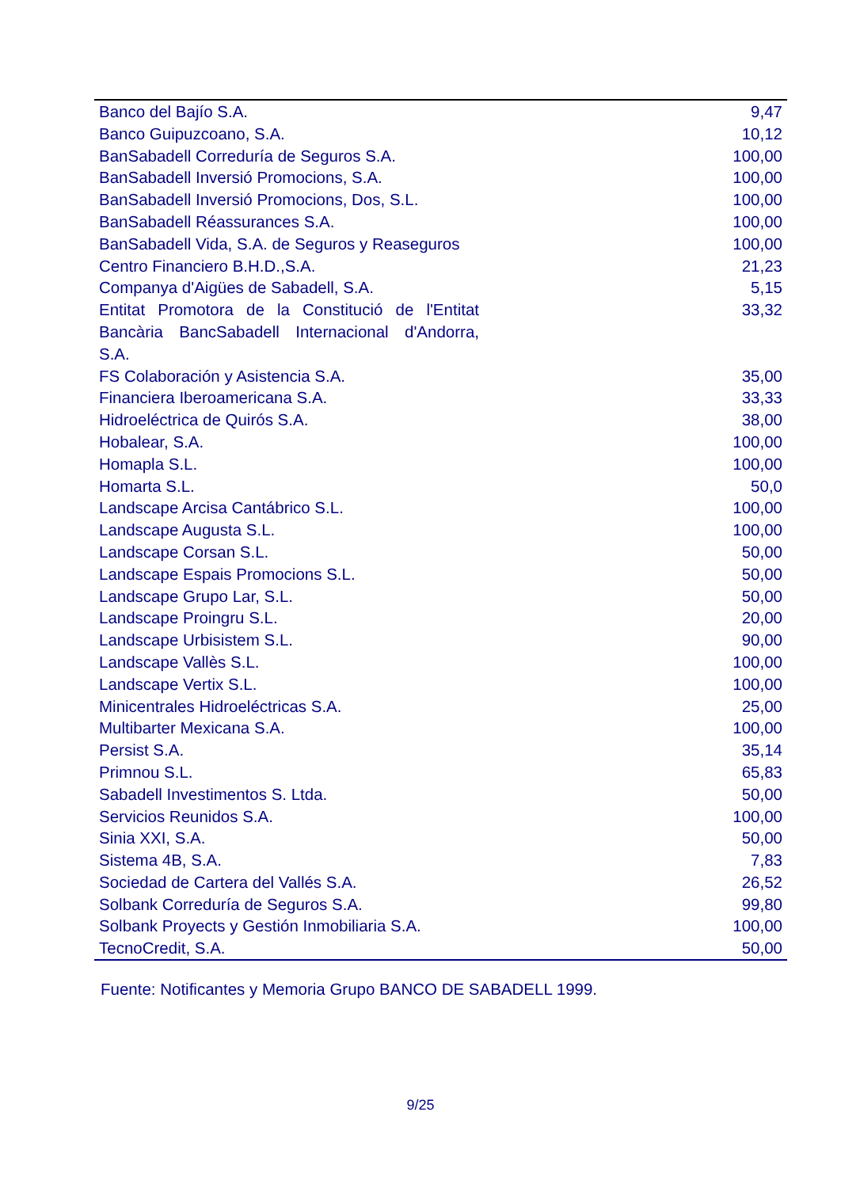| Banco del Bajío S.A. | 9,47 |
| Banco Guipuzcoano, S.A. | 10,12 |
| BanSabadell Correduría de Seguros S.A. | 100,00 |
| BanSabadell Inversió Promocions, S.A. | 100,00 |
| BanSabadell Inversió Promocions, Dos, S.L. | 100,00 |
| BanSabadell Réassurances S.A. | 100,00 |
| BanSabadell Vida, S.A. de Seguros y Reaseguros | 100,00 |
| Centro Financiero B.H.D.,S.A. | 21,23 |
| Companya d'Aigües de Sabadell, S.A. | 5,15 |
| Entitat Promotora de la Constitució de l'Entitat Bancària BancSabadell Internacional d'Andorra, S.A. | 33,32 |
| FS Colaboración y Asistencia S.A. | 35,00 |
| Financiera Iberoamericana S.A. | 33,33 |
| Hidroeléctrica de Quirós S.A. | 38,00 |
| Hobalear, S.A. | 100,00 |
| Homapla S.L. | 100,00 |
| Homarta S.L. | 50,0 |
| Landscape Arcisa Cantábrico S.L. | 100,00 |
| Landscape Augusta S.L. | 100,00 |
| Landscape Corsan S.L. | 50,00 |
| Landscape Espais Promocions S.L. | 50,00 |
| Landscape Grupo Lar, S.L. | 50,00 |
| Landscape Proingru S.L. | 20,00 |
| Landscape Urbisistem S.L. | 90,00 |
| Landscape Vallès S.L. | 100,00 |
| Landscape Vertix S.L. | 100,00 |
| Minicentrales Hidroeléctricas S.A. | 25,00 |
| Multibarter Mexicana S.A. | 100,00 |
| Persist S.A. | 35,14 |
| Primnou S.L. | 65,83 |
| Sabadell Investimentos S. Ltda. | 50,00 |
| Servicios Reunidos S.A. | 100,00 |
| Sinia XXI, S.A. | 50,00 |
| Sistema 4B, S.A. | 7,83 |
| Sociedad de Cartera del Vallés S.A. | 26,52 |
| Solbank Correduría de Seguros S.A. | 99,80 |
| Solbank Proyects y Gestión Inmobiliaria S.A. | 100,00 |
| TecnoCredit, S.A. | 50,00 |
Fuente: Notificantes y Memoria Grupo BANCO DE SABADELL 1999.
9/25